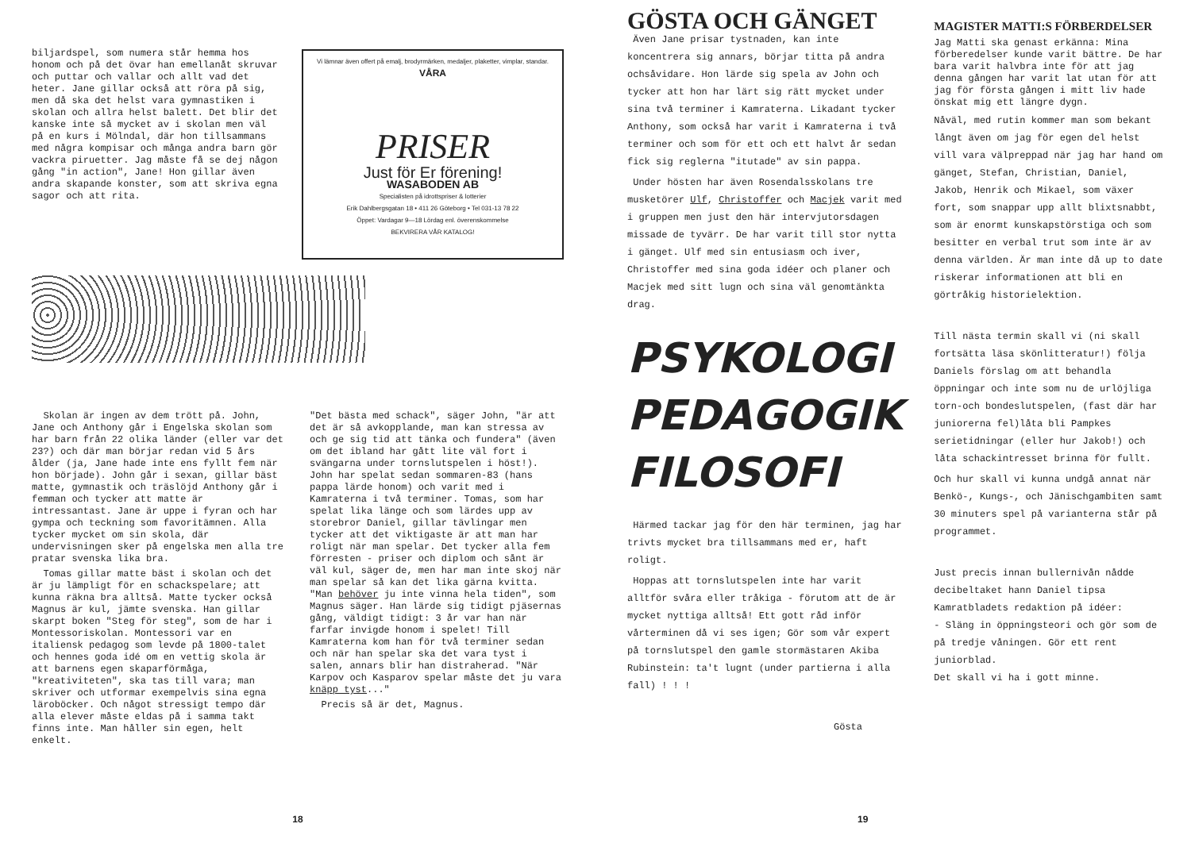biljardspel, som numera står hemma hos honom och på det övar han emellanåt skruvar och puttar och vallar och allt vad det heter. Jane gillar också att röra på sig, men då ska det helst vara gymnastiken i skolan och allra helst balett. Det blir det kanske inte så mycket av i skolan men väl på en kurs i Mölndal, där hon tillsammans med några kompisar och många andra barn gör vackra piruetter. Jag måste få se dej någon gång "in action", Jane! Hon gillar även andra skapande konster, som att skriva egna sagor och att rita.
Vi lämnar även offert på emalj, brodyrmärken, medaljer, plaketter, vimplar, standar.
VÅRA
PRISER
Just för Er förening!
WASABODEN AB
Specialisten på idrottspriser & lotterier
Erik Dahlbergsgatan 18 • 411 26 Göteborg • Tel 031-13 78 22
Öppet: Vardagar 9—18 Lördag enl. överenskommelse
BEKVIRERA VÅR KATALOG!
Skolan är ingen av dem trött på. John, Jane och Anthony går i Engelska skolan som har barn från 22 olika länder (eller var det 23?) och där man börjar redan vid 5 års ålder (ja, Jane hade inte ens fyllt fem när hon började). John går i sexan, gillar bäst matte, gymnastik och träslöjd Anthony går i femman och tycker att matte är intressantast. Jane är uppe i fyran och har gympa och teckning som favoritämnen. Alla tycker mycket om sin skola, där undervisningen sker på engelska men alla tre pratar svenska lika bra.
Tomas gillar matte bäst i skolan och det är ju lämpligt för en schackspelare; att kunna räkna bra alltså. Matte tycker också Magnus är kul, jämte svenska. Han gillar skarpt boken "Steg för steg", som de har i Montessoriskolan. Montessori var en italiensk pedagog som levde på 1800-talet och hennes goda idé om en vettig skola är att barnens egen skaparförmåga, "kreativiteten", ska tas till vara; man skriver och utformar exempelvis sina egna läroböcker. Och något stressigt tempo där alla elever måste eldas på i samma takt finns inte. Man håller sin egen, helt enkelt.
"Det bästa med schack", säger John, "är att det är så avkopplande, man kan stressa av och ge sig tid att tänka och fundera" (även om det ibland har gått lite väl fort i svängarna under tornslutspelen i höst!). John har spelat sedan sommaren-83 (hans pappa lärde honom) och varit med i Kamraterna i två terminer. Tomas, som har spelat lika länge och som lärdes upp av storebror Daniel, gillar tävlingar men tycker att det viktigaste är att man har roligt när man spelar. Det tycker alla fem förresten - priser och diplom och sånt är väl kul, säger de, men har man inte skoj när man spelar så kan det lika gärna kvitta. "Man behöver ju inte vinna hela tiden", som Magnus säger. Han lärde sig tidigt pjäsernas gång, väldigt tidigt: 3 år var han när farfar invigde honom i spelet! Till Kamraterna kom han för två terminer sedan och när han spelar ska det vara tyst i salen, annars blir han distraherad. "När Karpov och Kasparov spelar måste det ju vara knäpp tyst..."
Precis så är det, Magnus.
18
GÖSTA OCH GÄNGET
Även Jane prisar tystnaden, kan inte koncentrera sig annars, börjar titta på andra ochsåvidare. Hon lärde sig spela av John och tycker att hon har lärt sig rätt mycket under sina två terminer i Kamraterna. Likadant tycker Anthony, som också har varit i Kamraterna i två terminer och som för ett och ett halvt år sedan fick sig reglerna "itutade" av sin pappa.
Under hösten har även Rosendalsskolans tre musketörer Ulf, Christoffer och Macjek varit med i gruppen men just den här intervjutorsdagen missade de tyvärr. De har varit till stor nytta i gänget. Ulf med sin entusiasm och iver, Christoffer med sina goda idéer och planer och Macjek med sitt lugn och sina väl genomtänkta drag.
PSYKOLOGI
PEDAGOGIK
FILOSOFI
Härmed tackar jag för den här terminen, jag har trivts mycket bra tillsammans med er, haft roligt.
Hoppas att tornslutspelen inte har varit alltför svåra eller tråkiga - förutom att de är mycket nyttiga alltså! Ett gott råd inför vårterminen då vi ses igen; Gör som vår expert på tornslutspel den gamle stormästaren Akiba Rubinstein: ta't lugnt (under partierna i alla fall) ! ! !
Gösta
MAGISTER MATTI:S FÖRBERDELSER
Jag Matti ska genast erkänna: Mina förberedelser kunde varit bättre. De har bara varit halvbra inte för att jag denna gången har varit lat utan för att jag för första gången i mitt liv hade önskat mig ett längre dygn.
Nåväl, med rutin kommer man som bekant långt även om jag för egen del helst vill vara välpreppad när jag har hand om gänget, Stefan, Christian, Daniel, Jakob, Henrik och Mikael, som växer fort, som snappar upp allt blixtsnabbt, som är enormt kunskapstörstiga och som besitter en verbal trut som inte är av denna världen. Är man inte då up to date riskerar informationen att bli en görtråkig historielektion.
Till nästa termin skall vi (ni skall fortsätta läsa skönlitteratur!) följa Daniels förslag om att behandla öppningar och inte som nu de urlöjliga torn-och bondeslutspelen, (fast där har juniorerna fel)låta bli Pampkes serietidningar (eller hur Jakob!) och låta schackintresset brinna för fullt.
Och hur skall vi kunna undgå annat när Benkö-, Kungs-, och Jänischgambiten samt 30 minuters spel på varianterna står på programmet.
Just precis innan bullernivån nådde decibeltaket hann Daniel tipsa Kamratbladets redaktion på idéer:
- Släng in öppningsteori och gör som de på tredje våningen. Gör ett rent juniorblad.
Det skall vi ha i gott minne.
19